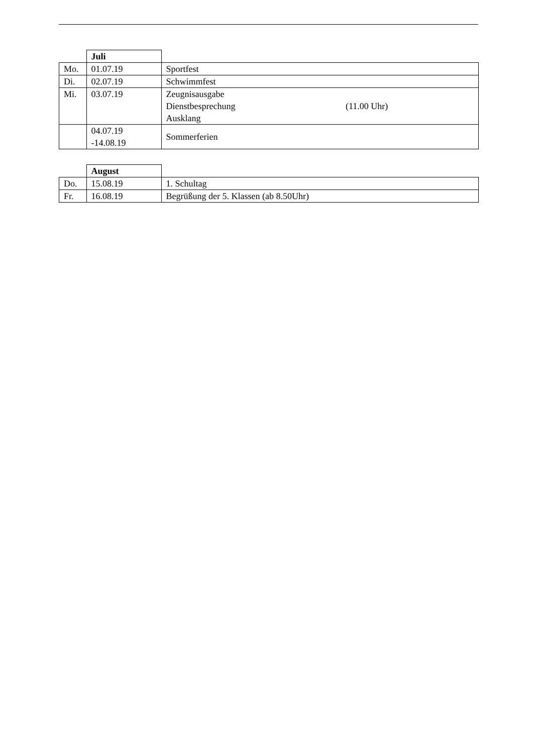| | Juli | |
| Mo. | 01.07.19 | Sportfest |
| Di. | 02.07.19 | Schwimmfest |
| Mi. | 03.07.19 | Zeugnisausgabe Dienstbesprechung (11.00 Uhr) Ausklang |
| | 04.07.19 -14.08.19 | Sommerferien |
| | August | |
| Do. | 15.08.19 | 1. Schultag |
| Fr. | 16.08.19 | Begrüßung der 5. Klassen (ab 8.50Uhr) |